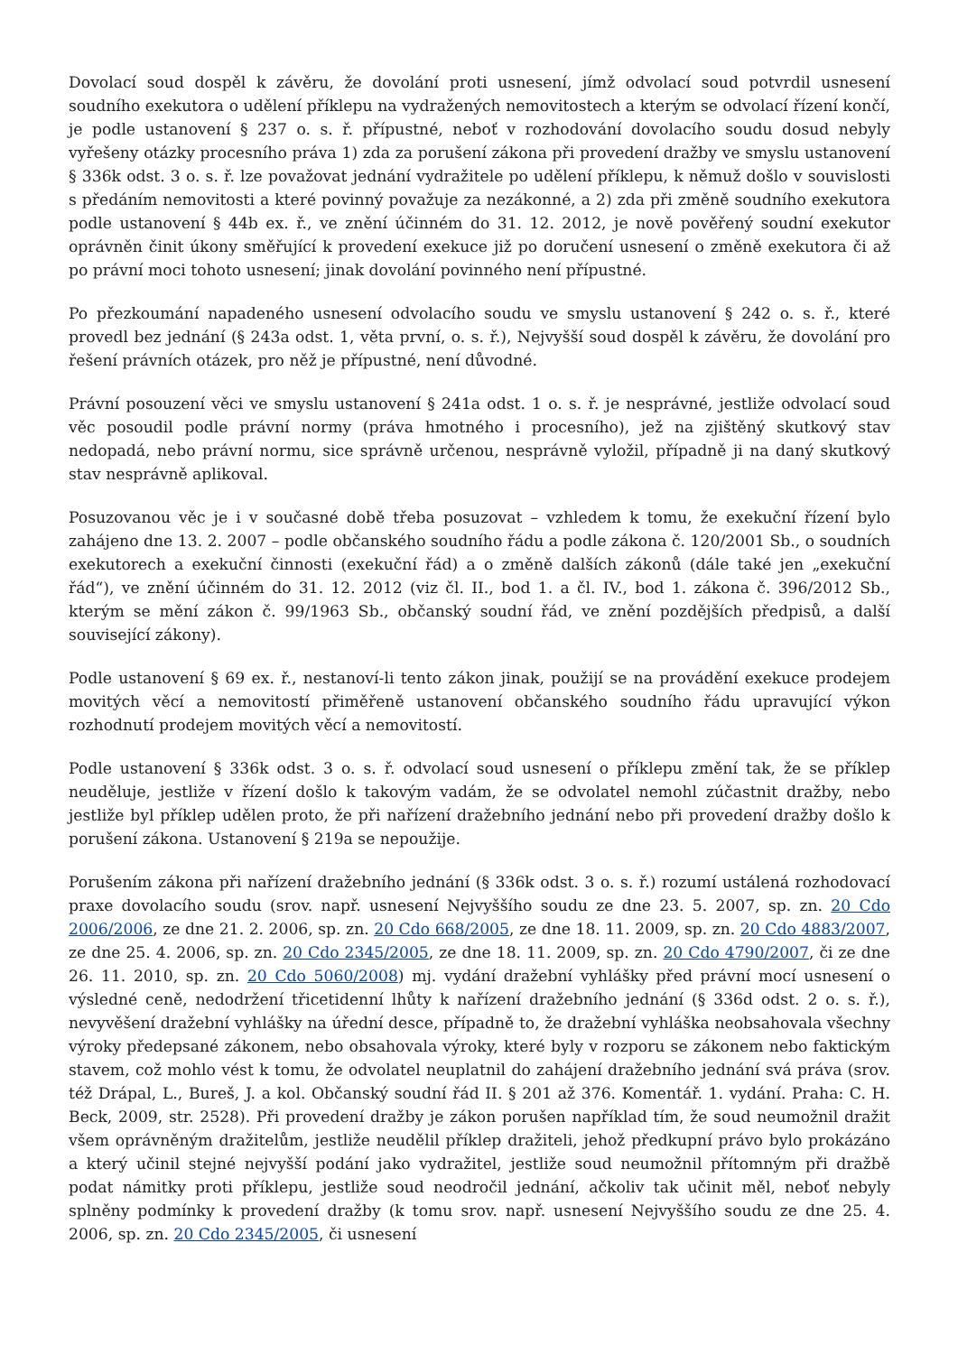Dovolací soud dospěl k závěru, že dovolání proti usnesení, jímž odvolací soud potvrdil usnesení soudního exekutora o udělení příklepu na vydražených nemovitostech a kterým se odvolací řízení končí, je podle ustanovení § 237 o. s. ř. přípustné, neboť v rozhodování dovolacího soudu dosud nebyly vyřešeny otázky procesního práva 1) zda za porušení zákona při provedení dražby ve smyslu ustanovení § 336k odst. 3 o. s. ř. lze považovat jednání vydražitele po udělení příklepu, k němuž došlo v souvislosti s předáním nemovitosti a které povinný považuje za nezákonné, a 2) zda při změně soudního exekutora podle ustanovení § 44b ex. ř., ve znění účinném do 31. 12. 2012, je nově pověřený soudní exekutor oprávněn činit úkony směřující k provedení exekuce již po doručení usnesení o změně exekutora či až po právní moci tohoto usnesení; jinak dovolání povinného není přípustné.
Po přezkoumání napadeného usnesení odvolacího soudu ve smyslu ustanovení § 242 o. s. ř., které provedl bez jednání (§ 243a odst. 1, věta první, o. s. ř.), Nejvyšší soud dospěl k závěru, že dovolání pro řešení právních otázek, pro něž je přípustné, není důvodné.
Právní posouzení věci ve smyslu ustanovení § 241a odst. 1 o. s. ř. je nesprávné, jestliže odvolací soud věc posoudil podle právní normy (práva hmotného i procesního), jež na zjištěný skutkový stav nedopadá, nebo právní normu, sice správně určenou, nesprávně vyložil, případně ji na daný skutkový stav nesprávně aplikoval.
Posuzovanou věc je i v současné době třeba posuzovat – vzhledem k tomu, že exekuční řízení bylo zahájeno dne 13. 2. 2007 – podle občanského soudního řádu a podle zákona č. 120/2001 Sb., o soudních exekutorech a exekuční činnosti (exekuční řád) a o změně dalších zákonů (dále také jen „exekuční řád“), ve znění účinném do 31. 12. 2012 (viz čl. II., bod 1. a čl. IV., bod 1. zákona č. 396/2012 Sb., kterým se mění zákon č. 99/1963 Sb., občanský soudní řád, ve znění pozdějších předpisů, a další související zákony).
Podle ustanovení § 69 ex. ř., nestanoví-li tento zákon jinak, použijí se na provádění exekuce prodejem movitých věcí a nemovitostí přiměřeně ustanovení občanského soudního řádu upravující výkon rozhodnutí prodejem movitých věcí a nemovitostí.
Podle ustanovení § 336k odst. 3 o. s. ř. odvolací soud usnesení o příklepu změní tak, že se příklep neuděluje, jestliže v řízení došlo k takovým vadám, že se odvolatel nemohl zúčastnit dražby, nebo jestliže byl příklep udělen proto, že při nařízení dražebního jednání nebo při provedení dražby došlo k porušení zákona. Ustanovení § 219a se nepoužije.
Porušením zákona při nařízení dražebního jednání (§ 336k odst. 3 o. s. ř.) rozumí ustálená rozhodovací praxe dovolacího soudu (srov. např. usnesení Nejvyššího soudu ze dne 23. 5. 2007, sp. zn. 20 Cdo 2006/2006, ze dne 21. 2. 2006, sp. zn. 20 Cdo 668/2005, ze dne 18. 11. 2009, sp. zn. 20 Cdo 4883/2007, ze dne 25. 4. 2006, sp. zn. 20 Cdo 2345/2005, ze dne 18. 11. 2009, sp. zn. 20 Cdo 4790/2007, či ze dne 26. 11. 2010, sp. zn. 20 Cdo 5060/2008) mj. vydání dražební vyhlášky před právní mocí usnesení o výsledné ceně, nedodržení třicetidenní lhůty k nařízení dražebního jednání (§ 336d odst. 2 o. s. ř.), nevyvěšení dražební vyhlášky na úřední desce, případně to, že dražební vyhláška neobsahovala všechny výroky předepsané zákonem, nebo obsahovala výroky, které byly v rozporu se zákonem nebo faktickým stavem, což mohlo vést k tomu, že odvolatel neuplatnil do zahájení dražebního jednání svá práva (srov. též Drápal, L., Bureš, J. a kol. Občanský soudní řád II. § 201 až 376. Komentář. 1. vydání. Praha: C. H. Beck, 2009, str. 2528). Při provedení dražby je zákon porušen například tím, že soud neumožnil dražit všem oprávněným dražitelům, jestliže neudělil příklep dražiteli, jehož předkupní právo bylo prokázáno a který učinil stejné nejvyšší podání jako vydražitel, jestliže soud neumožnil přítomným při dražbě podat námitky proti příklepu, jestliže soud neodročil jednání, ačkoliv tak učinit měl, neboť nebyly splněny podmínky k provedení dražby (k tomu srov. např. usnesení Nejvyššího soudu ze dne 25. 4. 2006, sp. zn. 20 Cdo 2345/2005, či usnesení